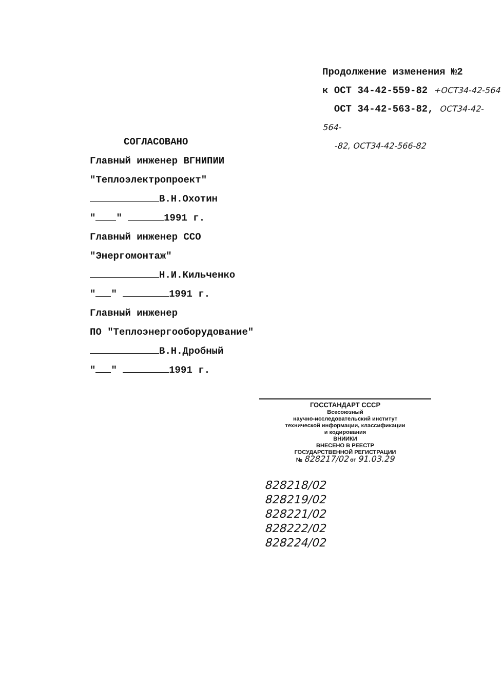Продолжение изменения №2
к ОСТ 34-42-559-82 +ОСТ34-42-564
ОСТ 34-42-563-82, ОСТ34-42-564-
-82, ОСТ34-42-566-82
СОГЛАСОВАНО
Главный инженер ВГНИПИИ
"Теплоэлектропроект"
В.Н.Охотин
" " 1991 г.
Главный инженер ССО
"Энергомонтаж"
Н.И.Кильченко
" " 1991 г.
Главный инженер
ПО "Теплоэнергооборудование"
В.Н.Дробный
" " 1991 г.
ГОССТАНДАРТ СССР
Всесоюзный
научно-исследовательский институт
технической информации, классификации
и кодирования
ВНИИКИ
ВНЕСЕНО В РЕЕСТР
ГОСУДАРСТВЕННОЙ РЕГИСТРАЦИИ
№ 828217/02 от 91.03.29
828218/02
828219/02
828221/02
828222/02
828224/02